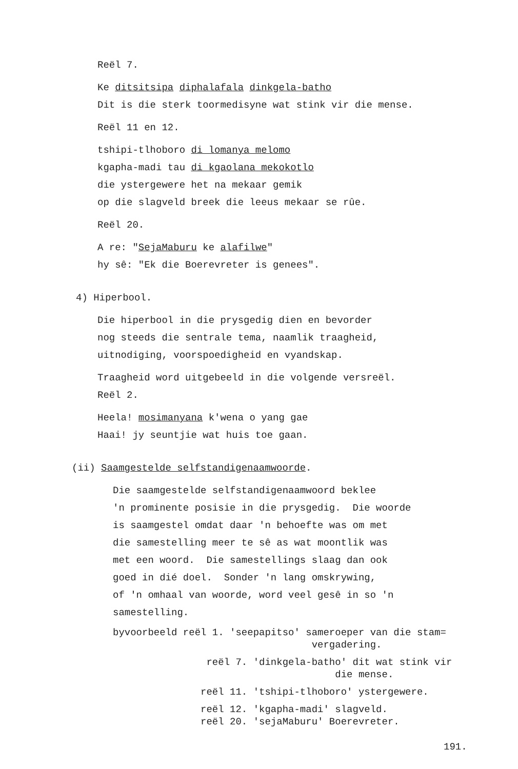Reël 7.
Ke ditsitsipa diphalafala dinkgela-batho
Dit is die sterk toormedisyne wat stink vir die mense.
Reël 11 en 12.
tshipi-tlhoboro di lomanya melomo
kgapha-madi tau di kgaolana mekokotlo
die ystergewere het na mekaar gemik
op die slagveld breek die leeus mekaar se rûe.
Reël 20.
A re: "SejaMaburu ke alafilwe"
hy sê: "Ek die Boerevreter is genees".
4) Hiperbool.
Die hiperbool in die prysgedig dien en bevorder
nog steeds die sentrale tema, naamlik traagheid,
uitnodiging, voorspoedigheid en vyandskap.
Traagheid word uitgebeeld in die volgende versreël.
Reël 2.
Heela! mosimanyana k'wena o yang gae
Haai! jy seuntjie wat huis toe gaan.
(ii) Saamgestelde selfstandigenaamwoorde.
Die saamgestelde selfstandigenaamwoord beklee
'n prominente posisie in die prysgedig. Die woorde
is saamgestel omdat daar 'n behoefte was om met
die samestelling meer te sê as wat moontlik was
met een woord. Die samestellings slaag dan ook
goed in dié doel. Sonder 'n lang omskrywing,
of 'n omhaal van woorde, word veel gesê in so 'n
samestelling.
byvoorbeeld reël 1. 'seepapitso' sameroeper van die stam= vergadering.
reël 7. 'dinkgela-batho' dit wat stink vir die mense.
reël 11. 'tshipi-tlhoboro' ystergewere.
reël 12. 'kgapha-madi' slagveld.
reël 20. 'sejaMaburu' Boerevreter.
191.